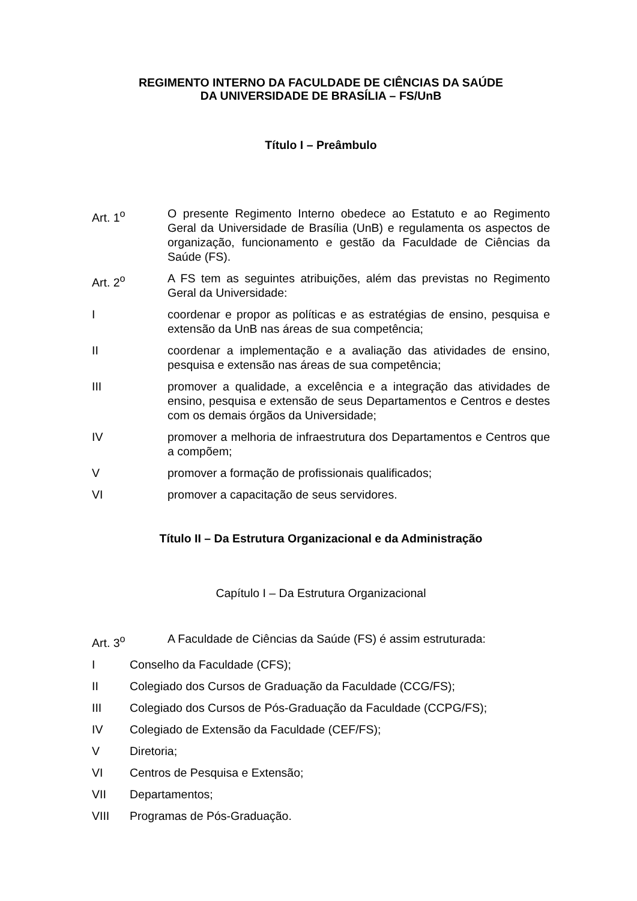REGIMENTO INTERNO DA FACULDADE DE CIÊNCIAS DA SAÚDE
DA UNIVERSIDADE DE BRASÍLIA – FS/UnB
Título I – Preâmbulo
Art. 1<sup>o</sup> O presente Regimento Interno obedece ao Estatuto e ao Regimento Geral da Universidade de Brasília (UnB) e regulamenta os aspectos de organização, funcionamento e gestão da Faculdade de Ciências da Saúde (FS).
Art. 2<sup>o</sup> A FS tem as seguintes atribuições, além das previstas no Regimento Geral da Universidade:
I coordenar e propor as políticas e as estratégias de ensino, pesquisa e extensão da UnB nas áreas de sua competência;
II coordenar a implementação e a avaliação das atividades de ensino, pesquisa e extensão nas áreas de sua competência;
III promover a qualidade, a excelência e a integração das atividades de ensino, pesquisa e extensão de seus Departamentos e Centros e destes com os demais órgãos da Universidade;
IV promover a melhoria de infraestrutura dos Departamentos e Centros que a compõem;
V promover a formação de profissionais qualificados;
VI promover a capacitação de seus servidores.
Título II – Da Estrutura Organizacional e da Administração
Capítulo I – Da Estrutura Organizacional
Art. 3<sup>o</sup> A Faculdade de Ciências da Saúde (FS) é assim estruturada:
I Conselho da Faculdade (CFS);
II Colegiado dos Cursos de Graduação da Faculdade (CCG/FS);
III Colegiado dos Cursos de Pós-Graduação da Faculdade (CCPG/FS);
IV Colegiado de Extensão da Faculdade (CEF/FS);
V Diretoria;
VI Centros de Pesquisa e Extensão;
VII Departamentos;
VIII Programas de Pós-Graduação.